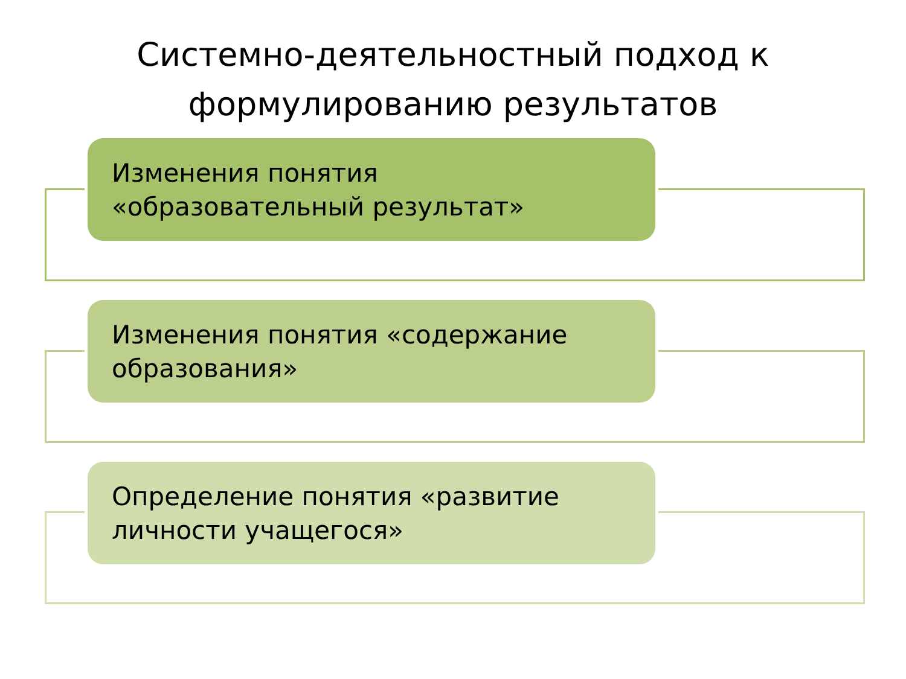Системно-деятельностный подход к
формулированию результатов
Изменения понятия «образовательный результат»
Изменения понятия «содержание образования»
Определение понятия «развитие личности учащегося»